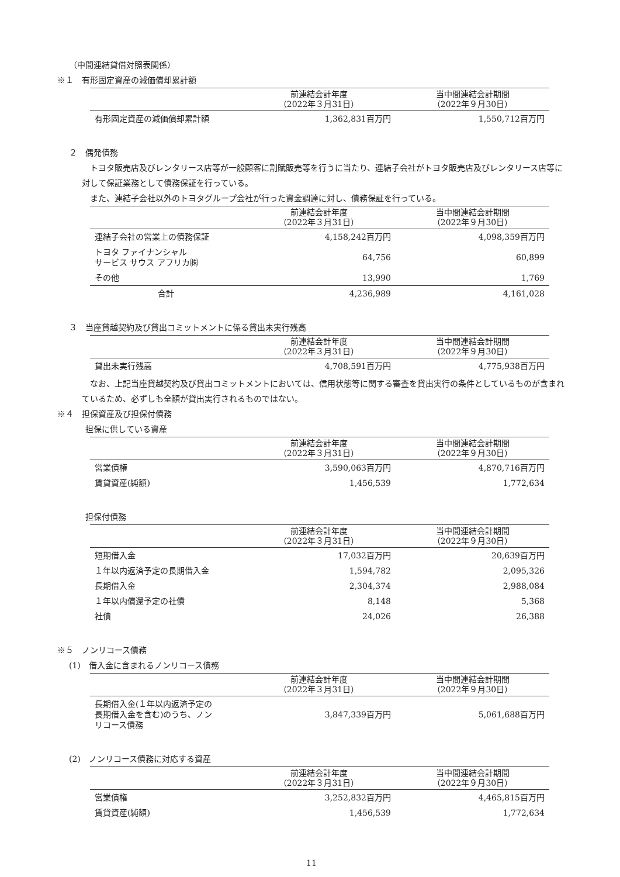（中間連結貸借対照表関係）
※１　有形固定資産の減価償却累計額
| | 前連結会計年度 （2022年３月31日） | 当中間連結会計期間 （2022年９月30日） |
| --- | --- | --- |
| 有形固定資産の減価償却累計額 | 1,362,831百万円 | 1,550,712百万円 |
２　偶発債務
　トヨタ販売店及びレンタリース店等が一般顧客に割賦販売等を行うに当たり、連結子会社がトヨタ販売店及びレンタリース店等に対して保証業務として債務保証を行っている。
　また、連結子会社以外のトヨタグループ会社が行った資金調達に対し、債務保証を行っている。
| | 前連結会計年度 （2022年３月31日） | 当中間連結会計期間 （2022年９月30日） |
| --- | --- | --- |
| 連結子会社の営業上の債務保証 | 4,158,242百万円 | 4,098,359百万円 |
| トヨタ ファイナンシャル サービス サウス アフリカ㈱ | 64,756 | 60,899 |
| その他 | 13,990 | 1,769 |
| 合計 | 4,236,989 | 4,161,028 |
３　当座貸越契約及び貸出コミットメントに係る貸出未実行残高
| | 前連結会計年度 （2022年３月31日） | 当中間連結会計期間 （2022年９月30日） |
| --- | --- | --- |
| 貸出未実行残高 | 4,708,591百万円 | 4,775,938百万円 |
　なお、上記当座貸越契約及び貸出コミットメントにおいては、信用状態等に関する審査を貸出実行の条件としているものが含まれているため、必ずしも全額が貸出実行されるものではない。
※４　担保資産及び担保付債務
担保に供している資産
| | 前連結会計年度 （2022年３月31日） | 当中間連結会計期間 （2022年９月30日） |
| --- | --- | --- |
| 営業債権 | 3,590,063百万円 | 4,870,716百万円 |
| 賃貸資産(純額) | 1,456,539 | 1,772,634 |
担保付債務
| | 前連結会計年度 （2022年３月31日） | 当中間連結会計期間 （2022年９月30日） |
| --- | --- | --- |
| 短期借入金 | 17,032百万円 | 20,639百万円 |
| １年以内返済予定の長期借入金 | 1,594,782 | 2,095,326 |
| 長期借入金 | 2,304,374 | 2,988,084 |
| １年以内償還予定の社債 | 8,148 | 5,368 |
| 社債 | 24,026 | 26,388 |
※５　ノンリコース債務
(1)　借入金に含まれるノンリコース債務
| | 前連結会計年度 （2022年３月31日） | 当中間連結会計期間 （2022年９月30日） |
| --- | --- | --- |
| 長期借入金(１年以内返済予定の 長期借入金を含む)のうち、ノン リコース債務 | 3,847,339百万円 | 5,061,688百万円 |
(2)　ノンリコース債務に対応する資産
| | 前連結会計年度 （2022年３月31日） | 当中間連結会計期間 （2022年９月30日） |
| --- | --- | --- |
| 営業債権 | 3,252,832百万円 | 4,465,815百万円 |
| 賃貸資産(純額) | 1,456,539 | 1,772,634 |
11